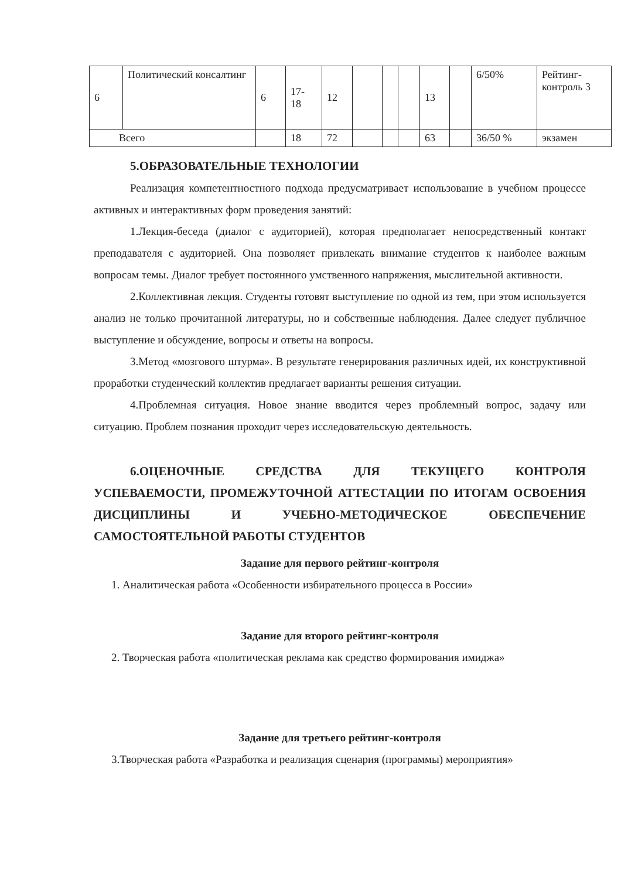| 6 | Политический консалтинг | 6 | 17- 18 | 12 | | | | 13 | | 6/50% | Рейтинг- контроль 3 |
| Всего | | | 18 | 72 | | | | 63 | | 36/50 % | экзамен |
5.ОБРАЗОВАТЕЛЬНЫЕ ТЕХНОЛОГИИ
Реализация компетентностного подхода предусматривает использование в учебном процессе активных и интерактивных форм проведения занятий:
1.Лекция-беседа (диалог с аудиторией), которая предполагает непосредственный контакт преподавателя с аудиторией. Она позволяет привлекать внимание студентов к наиболее важным вопросам темы. Диалог требует постоянного умственного напряжения, мыслительной активности.
2.Коллективная лекция. Студенты готовят выступление по одной из тем, при этом используется анализ не только прочитанной литературы, но и собственные наблюдения. Далее следует публичное выступление и обсуждение, вопросы и ответы на вопросы.
3.Метод «мозгового штурма». В результате генерирования различных идей, их конструктивной проработки студенческий коллектив предлагает варианты решения ситуации.
4.Проблемная ситуация. Новое знание вводится через проблемный вопрос, задачу или ситуацию. Проблем познания проходит через исследовательскую деятельность.
6.ОЦЕНОЧНЫЕ СРЕДСТВА ДЛЯ ТЕКУЩЕГО КОНТРОЛЯ УСПЕВАЕМОСТИ, ПРОМЕЖУТОЧНОЙ АТТЕСТАЦИИ ПО ИТОГАМ ОСВОЕНИЯ ДИСЦИПЛИНЫ И УЧЕБНО-МЕТОДИЧЕСКОЕ ОБЕСПЕЧЕНИЕ САМОСТОЯТЕЛЬНОЙ РАБОТЫ СТУДЕНТОВ
Задание для первого рейтинг-контроля
1. Аналитическая работа «Особенности избирательного процесса в России»
Задание для второго рейтинг-контроля
2. Творческая работа «политическая реклама как средство формирования имиджа»
Задание для третьего рейтинг-контроля
3.Творческая работа «Разработка и реализация сценария (программы) мероприятия»